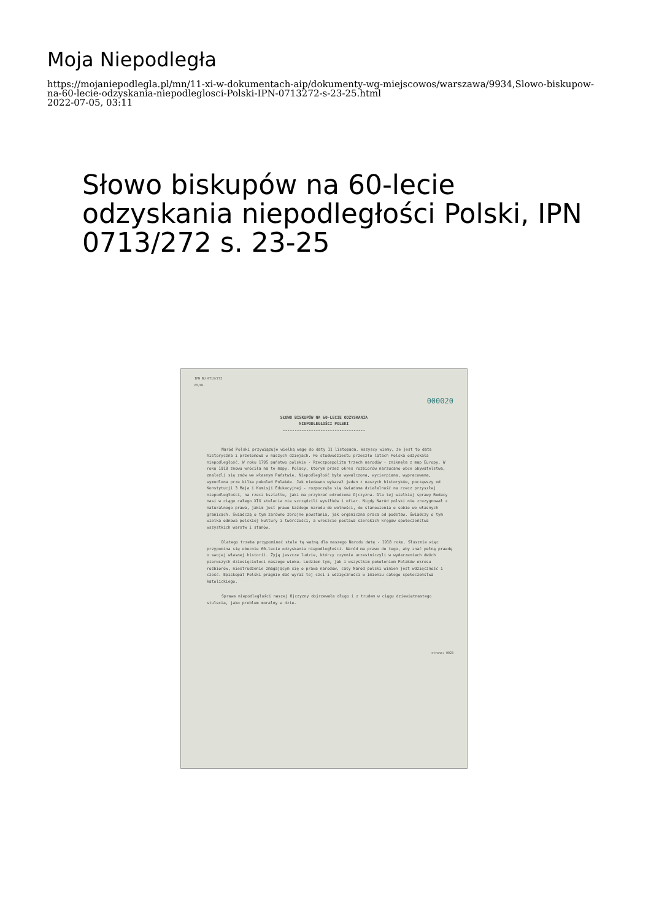Moja Niepodległa
https://mojaniepodlegla.pl/mn/11-xi-w-dokumentach-aip/dokumenty-wg-miejscowos/warszawa/9934,Slowo-biskupow-na-60-lecie-odzyskania-niepodleglosci-Polski-IPN-0713272-s-23-25.html
2022-07-05, 03:11
Słowo biskupów na 60-lecie odzyskania niepodległości Polski, IPN 0713/272 s. 23-25
IPN BU 0713/272
65/81
000020
SŁOWO BISKUPÓW NA 60-LECIE ODZYSKANIA
NIEPODLEGŁOŚCI POLSKI
-----------------------------------
Naród Polski przywiązuje wielką wagę do daty 11 listopada. Wszyscy wiemy, że jest to data historyczna i przełomowa w naszych dziejach. Po studwudziestu przeszło latach Polska odzyskała niepodległość. W roku 1795 państwo polskie - Rzeczpospolita trzech narodów - zniknęła z map Europy. W roku 1918 znowu wróciła na te mapy. Polacy, którym przez okres rozbiorów narzucano obce obywatelstwa, znaleźli się znów we własnym Państwie. Niepodległość była wywalczona, wycierpiana, wypracowana, wymodlona prze kilka pokoleń Polaków. Jak niedawno wykazał jeden z naszych historyków, począwszy od Konstytucji 3 Maja i Komisji Edukacyjnej - rozpoczęła się świadoma działalność na rzecz przyszłej niepodległości, na rzecz kształtu, jaki ma przybrać odrodzona Ojczyzna. Dla tej wielkiej sprawy Rodacy nasi w ciągu całego XIX stulecia nie szczędzili wysiłków i ofiar. Nigdy Naród polski nie zrezygnował z naturalnego prawa, jakim jest prawo każdego narodu do wolności, do stanowienia o sobie we własnych granicach. Świadczą o tym zarówno zbrojne powstania, jak organiczna praca od podstaw. Świadczy o tym wielka odnowa polskiej kultury i twórczości, a wreszcie postawa szerokich kręgów społeczeństwa wszystkich warstw i stanów.
Dlatego trzeba przypominać stale tę ważną dla naszego Narodu datę - 1918 roku. Słusznie więc przypomina się obecnie 60-lecie odzyskania niepodległości. Naród ma prawo do tego, aby znać pełną prawdę o swojej własnej historii. Żyją jeszcze ludzie, którzy czynnie uczestniczyli w wydarzeniach dwóch pierwszych dziesięcioleci naszego wieku. Ludziom tym, jak i wszystkim pokoleniom Polaków okresu rozbiorów, niestrudzenie zmagającym się o prawa narodów, cały Naród polski winien jest wdzięczność i cześć. Episkopat Polski pragnie dać wyraz tej czci i wdzięczności w imieniu całego społeczeństwa katolickiego.
Sprawa niepodległości naszej Ojczyzny dojrzewała długo i z trudem w ciągu dziewiętnastego stulecia, jako problem moralny w dzie-
strona: 0023